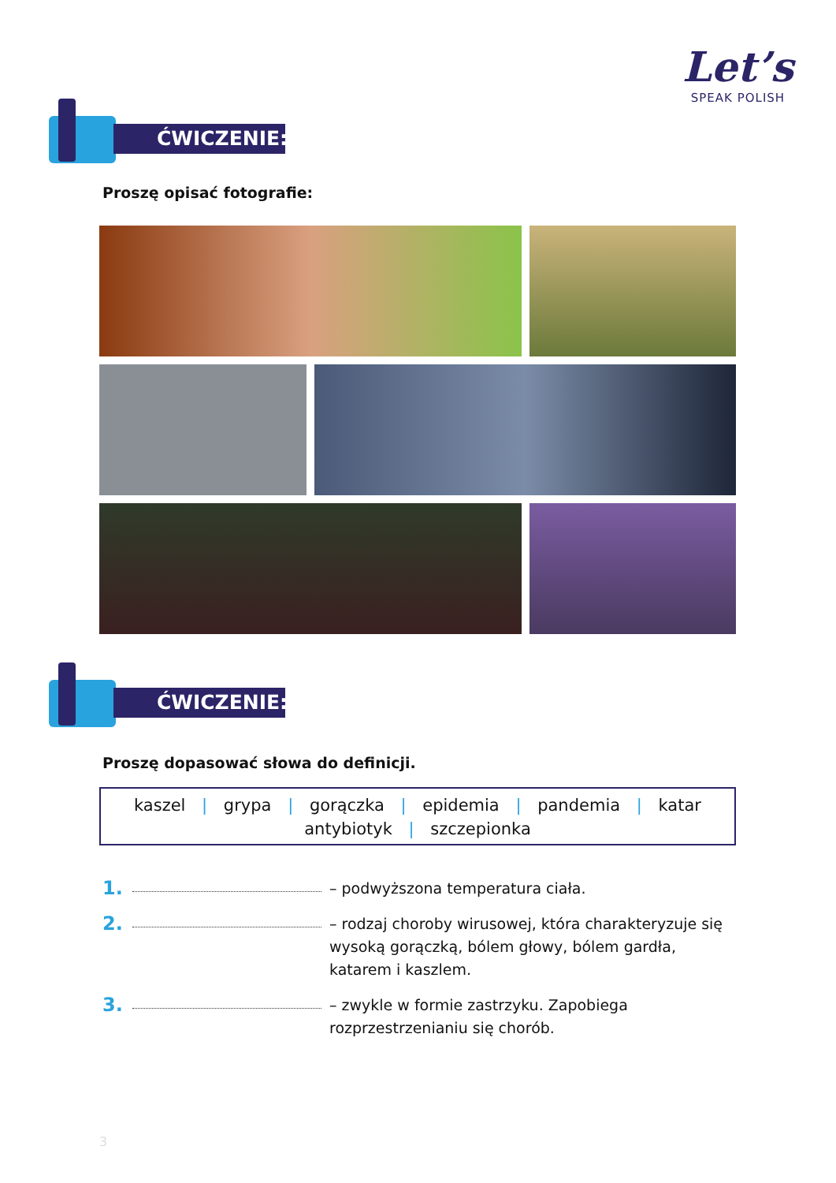Let’s
SPEAK POLISH
ĆWICZENIE:
Proszę opisać fotografie:
ĆWICZENIE:
Proszę dopasować słowa do definicji.
kaszel | grypa | gorączka | epidemia | pandemia | katar
antybiotyk | szczepionka
1. – podwyższona temperatura ciała.
2. – rodzaj choroby wirusowej, która charakteryzuje się wysoką gorączką, bólem głowy, bólem gardła, katarem i kaszlem.
3. – zwykle w formie zastrzyku. Zapobiega rozprzestrzenianiu się chorób.
3